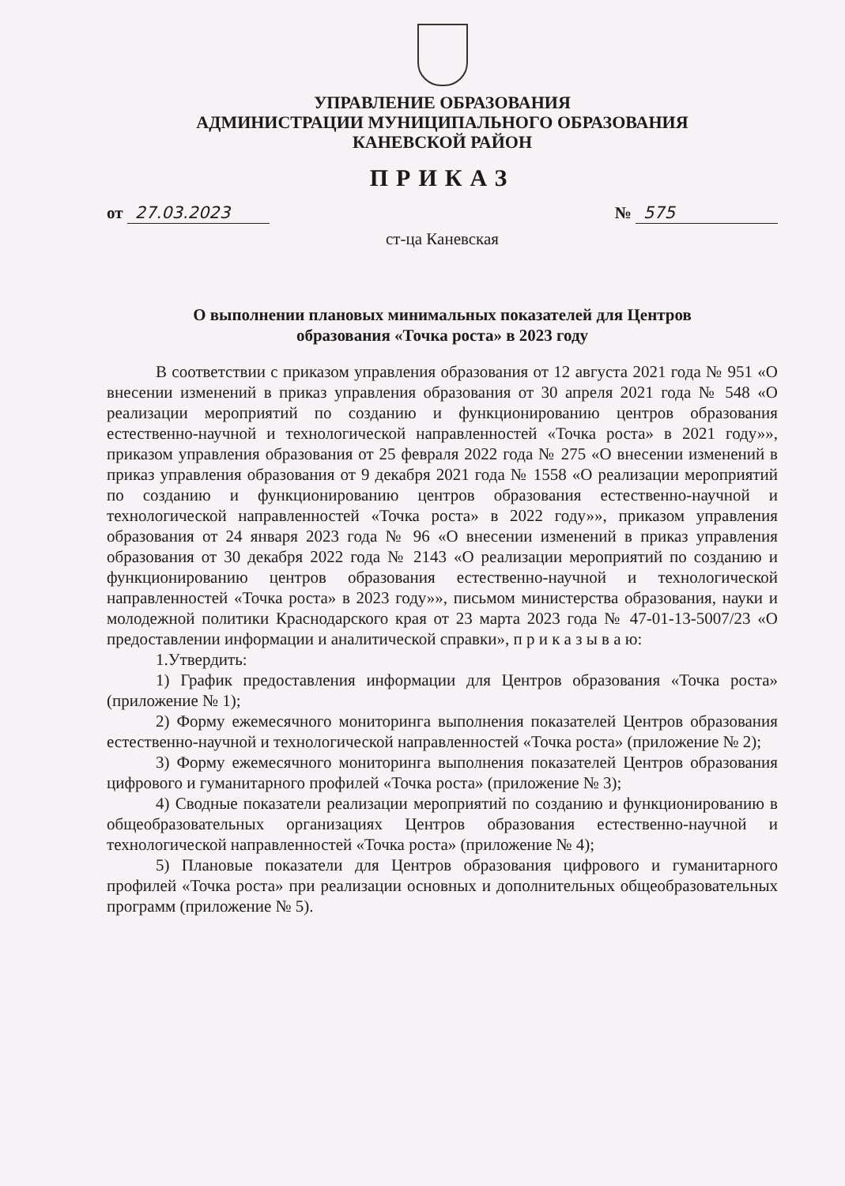УПРАВЛЕНИЕ ОБРАЗОВАНИЯ
АДМИНИСТРАЦИИ МУНИЦИПАЛЬНОГО ОБРАЗОВАНИЯ
КАНЕВСКОЙ РАЙОН
ПРИКАЗ
от 27.03.2023 № 575
ст-ца Каневская
О выполнении плановых минимальных показателей для Центров
образования «Точка роста» в 2023 году
В соответствии с приказом управления образования от 12 августа 2021 года № 951 «О внесении изменений в приказ управления образования от 30 апреля 2021 года № 548 «О реализации мероприятий по созданию и функционированию центров образования естественно-научной и технологической направленностей «Точка роста» в 2021 году»», приказом управления образования от 25 февраля 2022 года № 275 «О внесении изменений в приказ управления образования от 9 декабря 2021 года № 1558 «О реализации мероприятий по созданию и функционированию центров образования естественно-научной и технологической направленностей «Точка роста» в 2022 году»», приказом управления образования от 24 января 2023 года № 96 «О внесении изменений в приказ управления образования от 30 декабря 2022 года № 2143 «О реализации мероприятий по созданию и функционированию центров образования естественно-научной и технологической направленностей «Точка роста» в 2023 году»», письмом министерства образования, науки и молодежной политики Краснодарского края от 23 марта 2023 года № 47-01-13-5007/23 «О предоставлении информации и аналитической справки», п р и к а з ы в а ю:
1.Утвердить:
1) График предоставления информации для Центров образования «Точка роста» (приложение № 1);
2) Форму ежемесячного мониторинга выполнения показателей Центров образования естественно-научной и технологической направленностей «Точка роста» (приложение № 2);
3) Форму ежемесячного мониторинга выполнения показателей Центров образования цифрового и гуманитарного профилей «Точка роста» (приложение № 3);
4) Сводные показатели реализации мероприятий по созданию и функционированию в общеобразовательных организациях Центров образования естественно-научной и технологической направленностей «Точка роста» (приложение № 4);
5) Плановые показатели для Центров образования цифрового и гуманитарного профилей «Точка роста» при реализации основных и дополнительных общеобразовательных программ (приложение № 5).